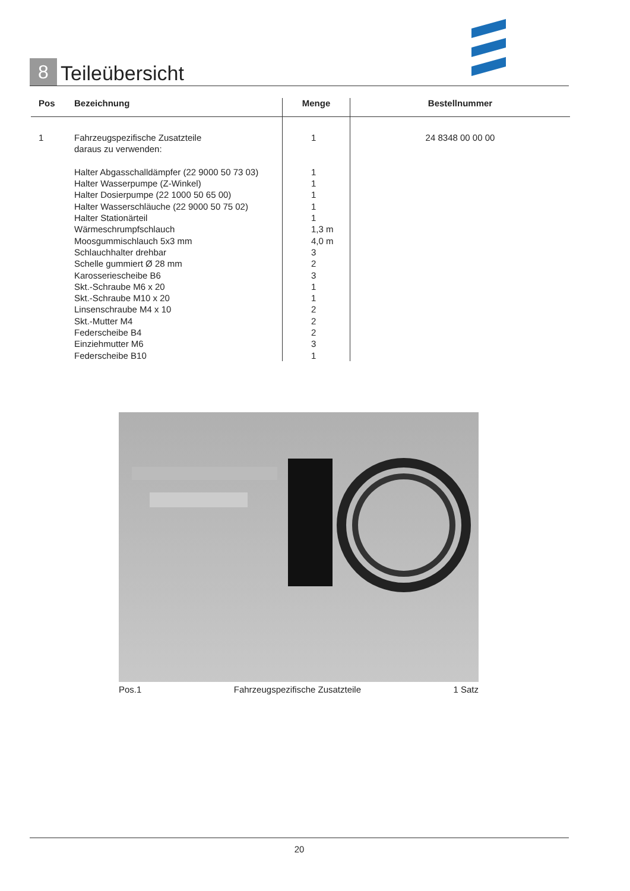8
Teileübersicht
| Pos | Bezeichnung | Menge | Bestellnummer |
| --- | --- | --- | --- |
| 1 | Fahrzeugspezifische Zusatzteile daraus zu verwenden: Halter Abgasschalldämpfer (22 9000 50 73 03) Halter Wasserpumpe (Z-Winkel) Halter Dosierpumpe (22 1000 50 65 00) Halter Wasserschläuche (22 9000 50 75 02) Halter Stationärteil Wärmeschrumpfschlauch Moosgummischlauch 5x3 mm Schlauchhalter drehbar Schelle gummiert Ø 28 mm Karosseriescheibe B6 Skt.-Schraube M6 x 20 Skt.-Schraube M10 x 20 Linsenschraube M4 x 10 Skt.-Mutter M4 Federscheibe B4 Einziehmutter M6 Federscheibe B10 | 1 1 1 1 1 1 1,3 m 4,0 m 3 2 3 1 1 2 2 2 3 1 | 24 8348 00 00 00 |
Pos.1 Fahrzeugspezifische Zusatzteile 1 Satz
20